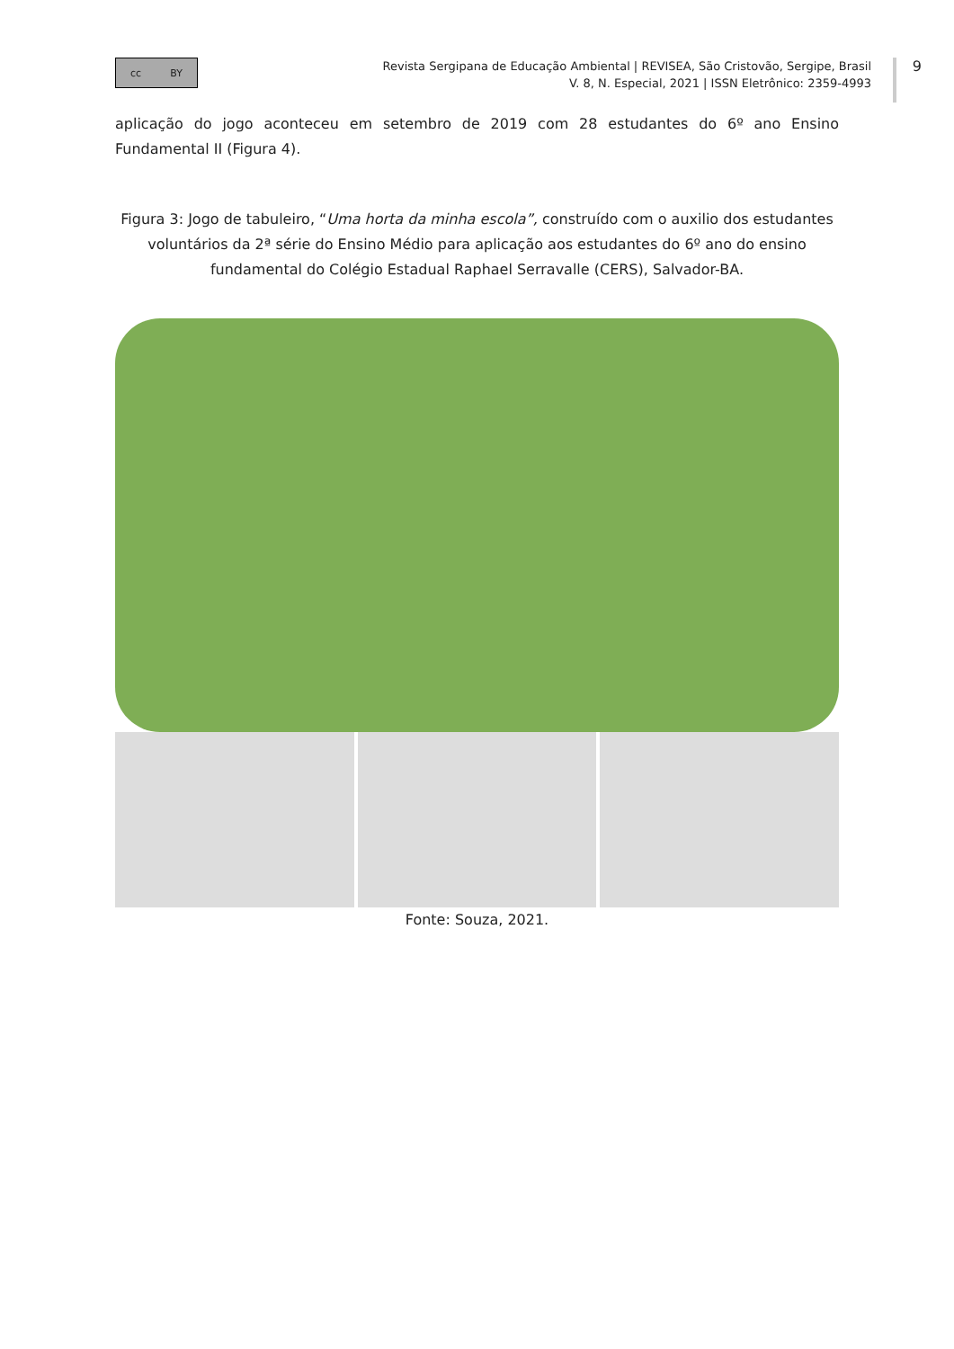cc BY
Revista Sergipana de Educação Ambiental | REVISEA, São Cristovão, Sergipe, Brasil
V. 8, N. Especial, 2021 | ISSN Eletrônico: 2359-4993
9
aplicação do jogo aconteceu em setembro de 2019 com 28 estudantes do 6º ano Ensino Fundamental II (Figura 4).
Figura 3: Jogo de tabuleiro, “Uma horta da minha escola”, construído com o auxilio dos estudantes voluntários da 2ª série do Ensino Médio para aplicação aos estudantes do 6º ano do ensino fundamental do Colégio Estadual Raphael Serravalle (CERS), Salvador-BA.
Fonte: Souza, 2021.